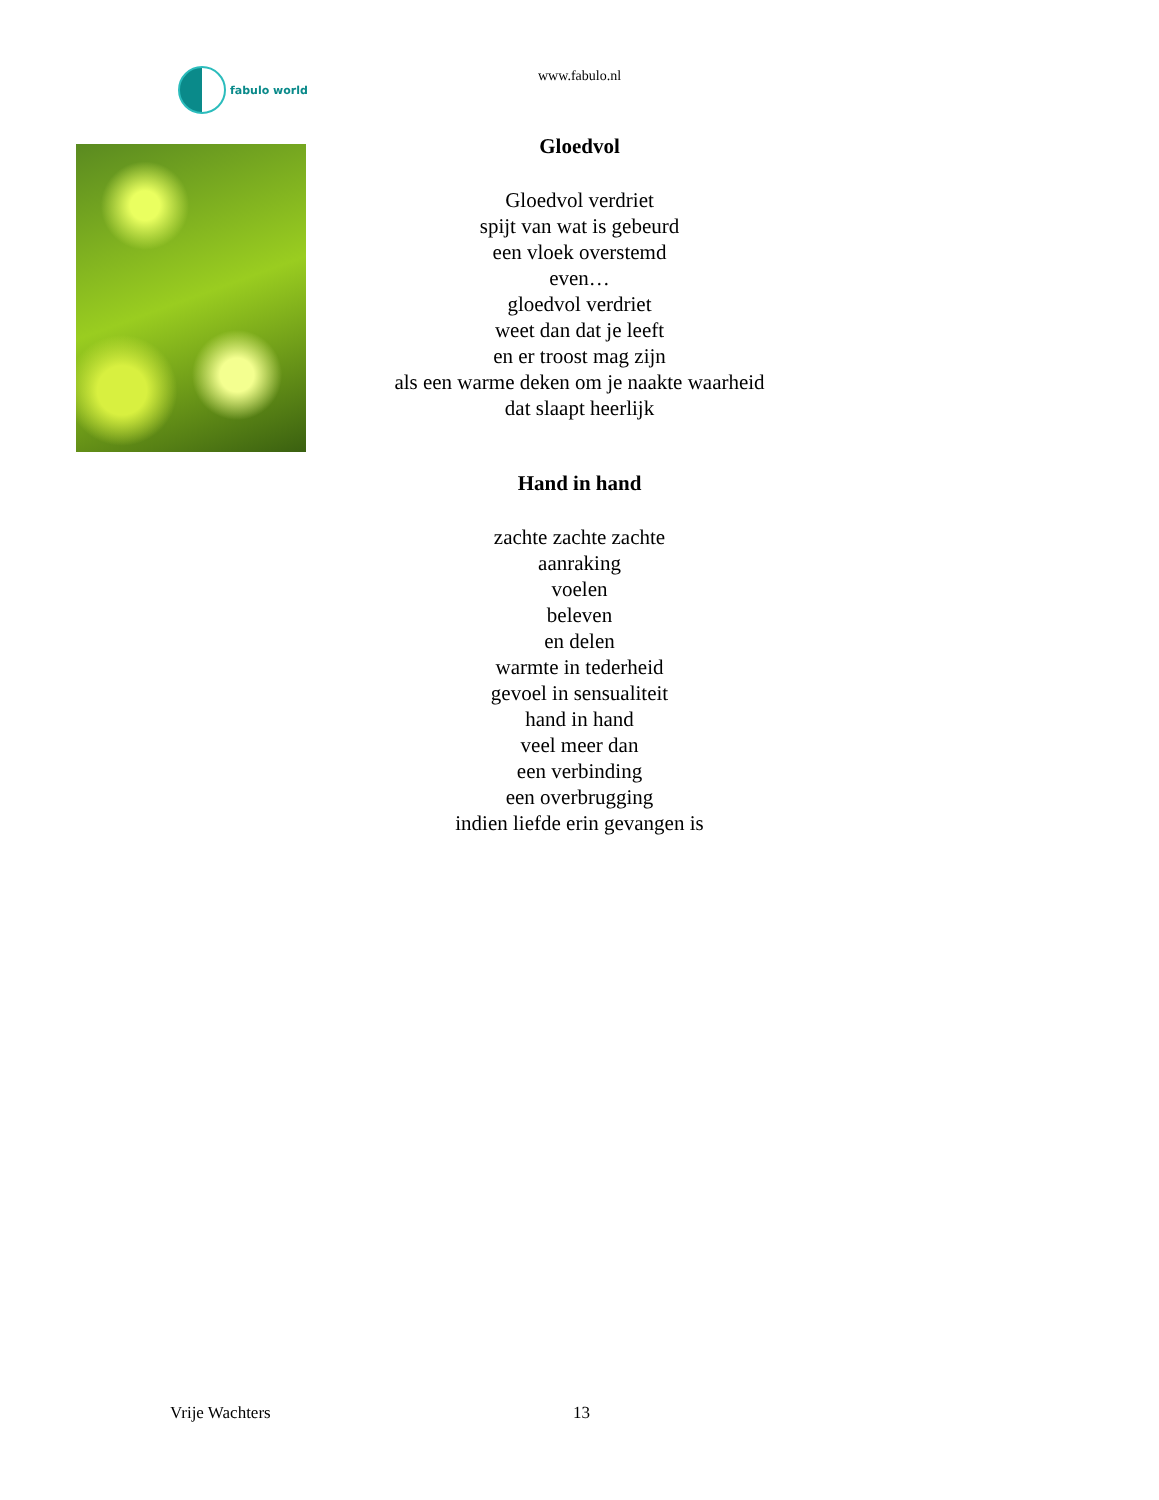fabulo world
www.fabulo.nl
Gloedvol
Gloedvol verdriet
spijt van wat is gebeurd
een vloek overstemd
even…
gloedvol verdriet
weet dan dat je leeft
en er troost mag zijn
als een warme deken om je naakte waarheid
dat slaapt heerlijk
Hand in hand
zachte zachte zachte
aanraking
voelen
beleven
en delen
warmte in tederheid
gevoel in sensualiteit
hand in hand
veel meer dan
een verbinding
een overbrugging
indien liefde erin gevangen is
Vrije Wachters 13